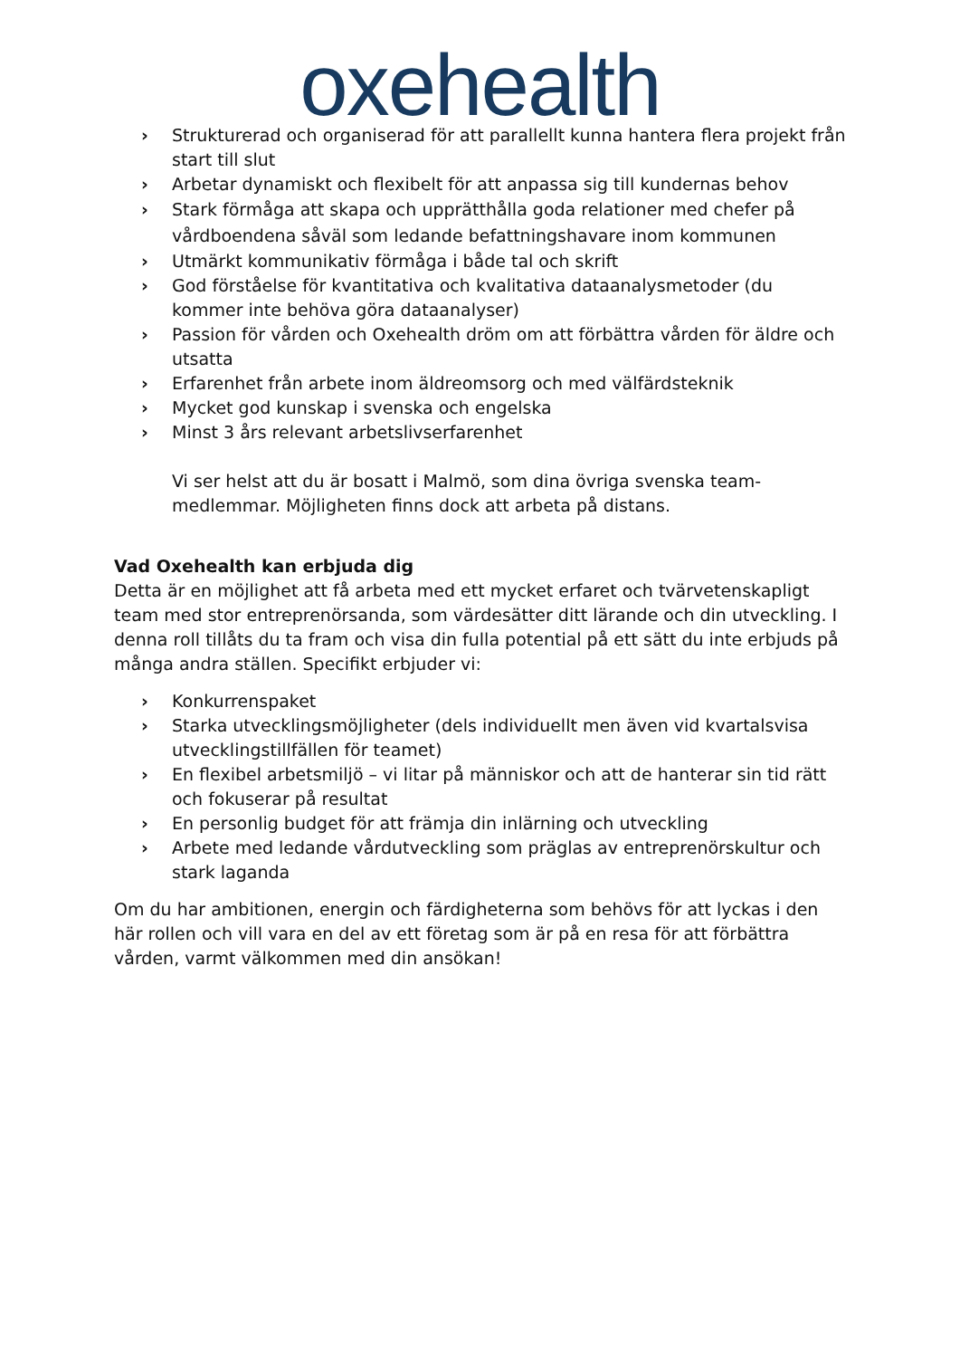oxehealth
› Strukturerad och organiserad för att parallellt kunna hantera flera projekt från start till slut
› Arbetar dynamiskt och flexibelt för att anpassa sig till kundernas behov
› Stark förmåga att skapa och upprätthålla goda relationer med chefer på vårdboendena såväl som ledande befattningshavare inom kommunen
› Utmärkt kommunikativ förmåga i både tal och skrift
› God förståelse för kvantitativa och kvalitativa dataanalysmetoder (du kommer inte behöva göra dataanalyser)
› Passion för vården och Oxehealth dröm om att förbättra vården för äldre och utsatta
› Erfarenhet från arbete inom äldreomsorg och med välfärdsteknik
› Mycket god kunskap i svenska och engelska
› Minst 3 års relevant arbetslivserfarenhet
Vi ser helst att du är bosatt i Malmö, som dina övriga svenska team-medlemmar. Möjligheten finns dock att arbeta på distans.
Vad Oxehealth kan erbjuda dig
Detta är en möjlighet att få arbeta med ett mycket erfaret och tvärvetenskapligt team med stor entreprenörsanda, som värdesätter ditt lärande och din utveckling. I denna roll tillåts du ta fram och visa din fulla potential på ett sätt du inte erbjuds på många andra ställen. Specifikt erbjuder vi:
› Konkurrenspaket
› Starka utvecklingsmöjligheter (dels individuellt men även vid kvartalsvisa utvecklingstillfällen för teamet)
› En flexibel arbetsmiljö – vi litar på människor och att de hanterar sin tid rätt och fokuserar på resultat
› En personlig budget för att främja din inlärning och utveckling
› Arbete med ledande vårdutveckling som präglas av entreprenörskultur och stark laganda
Om du har ambitionen, energin och färdigheterna som behövs för att lyckas i den här rollen och vill vara en del av ett företag som är på en resa för att förbättra vården, varmt välkommen med din ansökan!